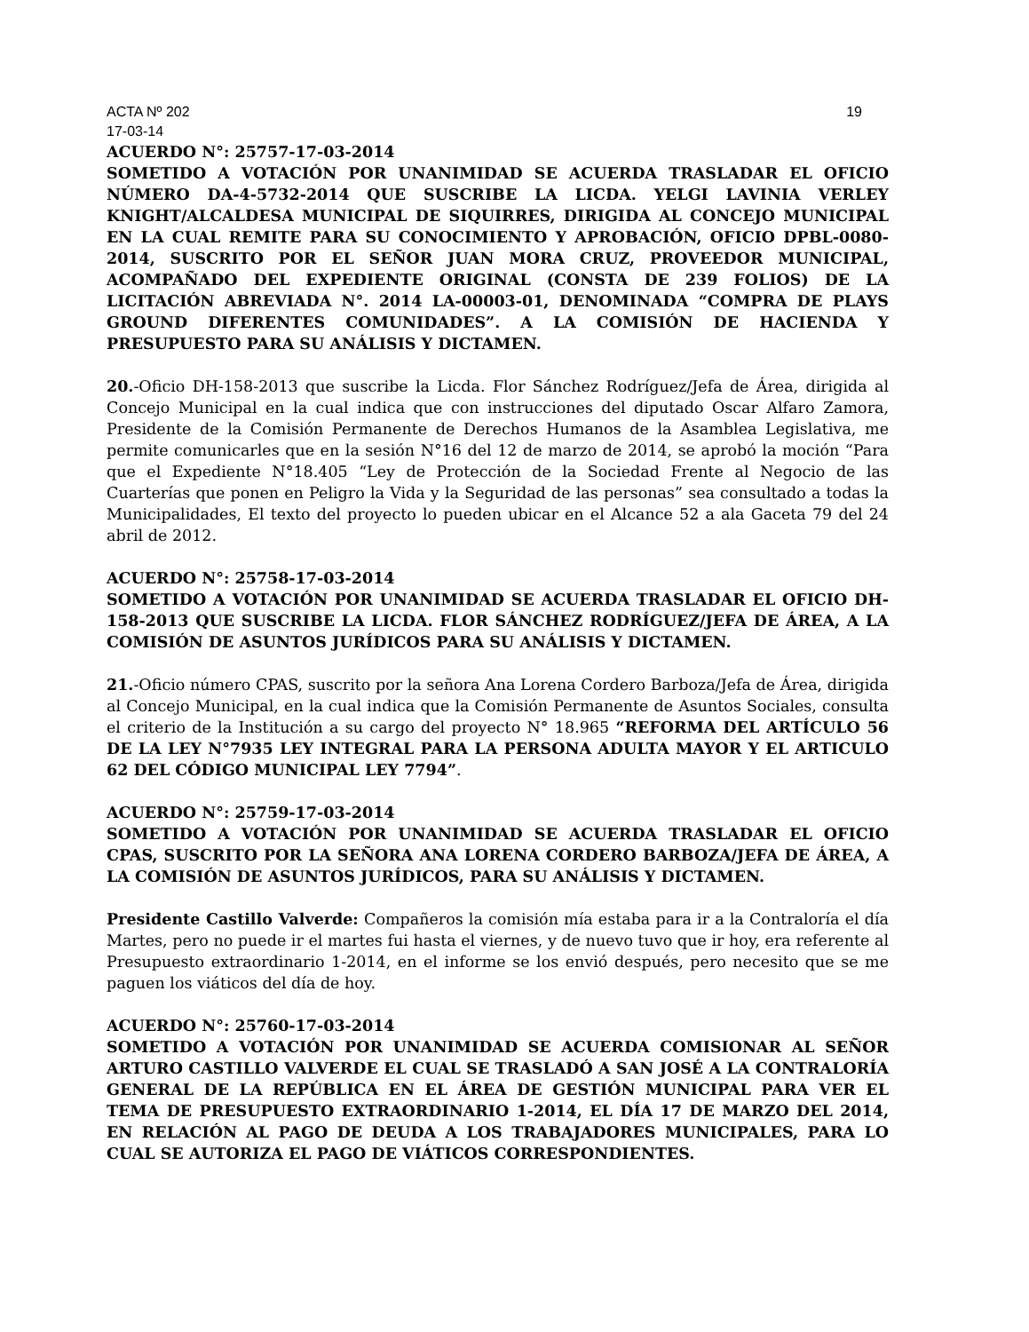ACTA Nº 202 19
17-03-14
ACUERDO N°: 25757-17-03-2014
SOMETIDO A VOTACIÓN POR UNANIMIDAD SE ACUERDA TRASLADAR EL OFICIO NÚMERO DA-4-5732-2014 QUE SUSCRIBE LA LICDA. YELGI LAVINIA VERLEY KNIGHT/ALCALDESA MUNICIPAL DE SIQUIRRES, DIRIGIDA AL CONCEJO MUNICIPAL EN LA CUAL REMITE PARA SU CONOCIMIENTO Y APROBACIÓN, OFICIO DPBL-0080-2014, SUSCRITO POR EL SEÑOR JUAN MORA CRUZ, PROVEEDOR MUNICIPAL, ACOMPAÑADO DEL EXPEDIENTE ORIGINAL (CONSTA DE 239 FOLIOS) DE LA LICITACIÓN ABREVIADA N°. 2014 LA-00003-01, DENOMINADA “COMPRA DE PLAYS GROUND DIFERENTES COMUNIDADES”. A LA COMISIÓN DE HACIENDA Y PRESUPUESTO PARA SU ANÁLISIS Y DICTAMEN.
20.-Oficio DH-158-2013 que suscribe la Licda. Flor Sánchez Rodríguez/Jefa de Área, dirigida al Concejo Municipal en la cual indica que con instrucciones del diputado Oscar Alfaro Zamora, Presidente de la Comisión Permanente de Derechos Humanos de la Asamblea Legislativa, me permite comunicarles que en la sesión N°16 del 12 de marzo de 2014, se aprobó la moción “Para que el Expediente N°18.405 “Ley de Protección de la Sociedad Frente al Negocio de las Cuarterías que ponen en Peligro la Vida y la Seguridad de las personas” sea consultado a todas la Municipalidades, El texto del proyecto lo pueden ubicar en el Alcance 52 a ala Gaceta 79 del 24 abril de 2012.
ACUERDO N°: 25758-17-03-2014
SOMETIDO A VOTACIÓN POR UNANIMIDAD SE ACUERDA TRASLADAR EL OFICIO DH-158-2013 QUE SUSCRIBE LA LICDA. FLOR SÁNCHEZ RODRÍGUEZ/JEFA DE ÁREA, A LA COMISIÓN DE ASUNTOS JURÍDICOS PARA SU ANÁLISIS Y DICTAMEN.
21.-Oficio número CPAS, suscrito por la señora Ana Lorena Cordero Barboza/Jefa de Área, dirigida al Concejo Municipal, en la cual indica que la Comisión Permanente de Asuntos Sociales, consulta el criterio de la Institución a su cargo del proyecto N° 18.965 “REFORMA DEL ARTÍCULO 56 DE LA LEY N°7935 LEY INTEGRAL PARA LA PERSONA ADULTA MAYOR Y EL ARTICULO 62 DEL CÓDIGO MUNICIPAL LEY 7794”.
ACUERDO N°: 25759-17-03-2014
SOMETIDO A VOTACIÓN POR UNANIMIDAD SE ACUERDA TRASLADAR EL OFICIO CPAS, SUSCRITO POR LA SEÑORA ANA LORENA CORDERO BARBOZA/JEFA DE ÁREA, A LA COMISIÓN DE ASUNTOS JURÍDICOS, PARA SU ANÁLISIS Y DICTAMEN.
Presidente Castillo Valverde: Compañeros la comisión mía estaba para ir a la Contraloría el día Martes, pero no puede ir el martes fui hasta el viernes, y de nuevo tuvo que ir hoy, era referente al Presupuesto extraordinario 1-2014, en el informe se los envió después, pero necesito que se me paguen los viáticos del día de hoy.
ACUERDO N°: 25760-17-03-2014
SOMETIDO A VOTACIÓN POR UNANIMIDAD SE ACUERDA COMISIONAR AL SEÑOR ARTURO CASTILLO VALVERDE EL CUAL SE TRASLADÓ A SAN JOSÉ A LA CONTRALORÍA GENERAL DE LA REPÚBLICA EN EL ÁREA DE GESTIÓN MUNICIPAL PARA VER EL TEMA DE PRESUPUESTO EXTRAORDINARIO 1-2014, EL DÍA 17 DE MARZO DEL 2014, EN RELACIÓN AL PAGO DE DEUDA A LOS TRABAJADORES MUNICIPALES, PARA LO CUAL SE AUTORIZA EL PAGO DE VIÁTICOS CORRESPONDIENTES.